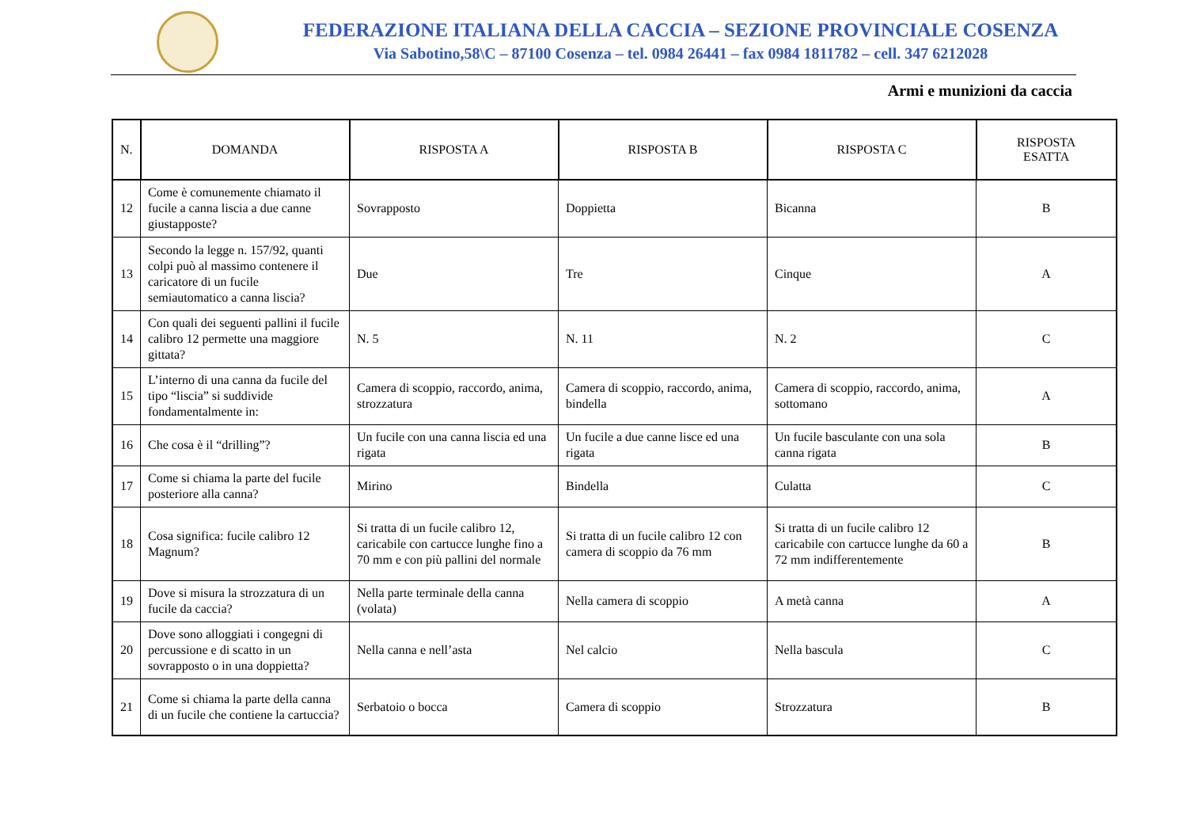FEDERAZIONE ITALIANA DELLA CACCIA – SEZIONE PROVINCIALE COSENZA
Via Sabotino,58\C – 87100 Cosenza – tel. 0984 26441 – fax 0984 1811782 – cell. 347 6212028
Armi e munizioni da caccia
| N. | DOMANDA | RISPOSTA A | RISPOSTA B | RISPOSTA C | RISPOSTA ESATTA |
| --- | --- | --- | --- | --- | --- |
| 12 | Come è comunemente chiamato il fucile a canna liscia a due canne giustapposte? | Sovrapposto | Doppietta | Bicanna | B |
| 13 | Secondo la legge n. 157/92, quanti colpi può al massimo contenere il caricatore di un fucile semiautomatico a canna liscia? | Due | Tre | Cinque | A |
| 14 | Con quali dei seguenti pallini il fucile calibro 12 permette una maggiore gittata? | N. 5 | N. 11 | N. 2 | C |
| 15 | L’interno di una canna da fucile del tipo “liscia” si suddivide fondamentalmente in: | Camera di scoppio, raccordo, anima, strozzatura | Camera di scoppio, raccordo, anima, bindella | Camera di scoppio, raccordo, anima, sottomano | A |
| 16 | Che cosa è il “drilling”? | Un fucile con una canna liscia ed una rigata | Un fucile a due canne lisce ed una rigata | Un fucile basculante con una sola canna rigata | B |
| 17 | Come si chiama la parte del fucile posteriore alla canna? | Mirino | Bindella | Culatta | C |
| 18 | Cosa significa: fucile calibro 12 Magnum? | Si tratta di un fucile calibro 12, caricabile con cartucce lunghe fino a 70 mm e con più pallini del normale | Si tratta di un fucile calibro 12 con camera di scoppio da 76 mm | Si tratta di un fucile calibro 12 caricabile con cartucce lunghe da 60 a 72 mm indifferentemente | B |
| 19 | Dove si misura la strozzatura di un fucile da caccia? | Nella parte terminale della canna (volata) | Nella camera di scoppio | A metà canna | A |
| 20 | Dove sono alloggiati i congegni di percussione e di scatto in un sovrapposto o in una doppietta? | Nella canna e nell’asta | Nel calcio | Nella bascula | C |
| 21 | Come si chiama la parte della canna di un fucile che contiene la cartuccia? | Serbatoio o bocca | Camera di scoppio | Strozzatura | B |